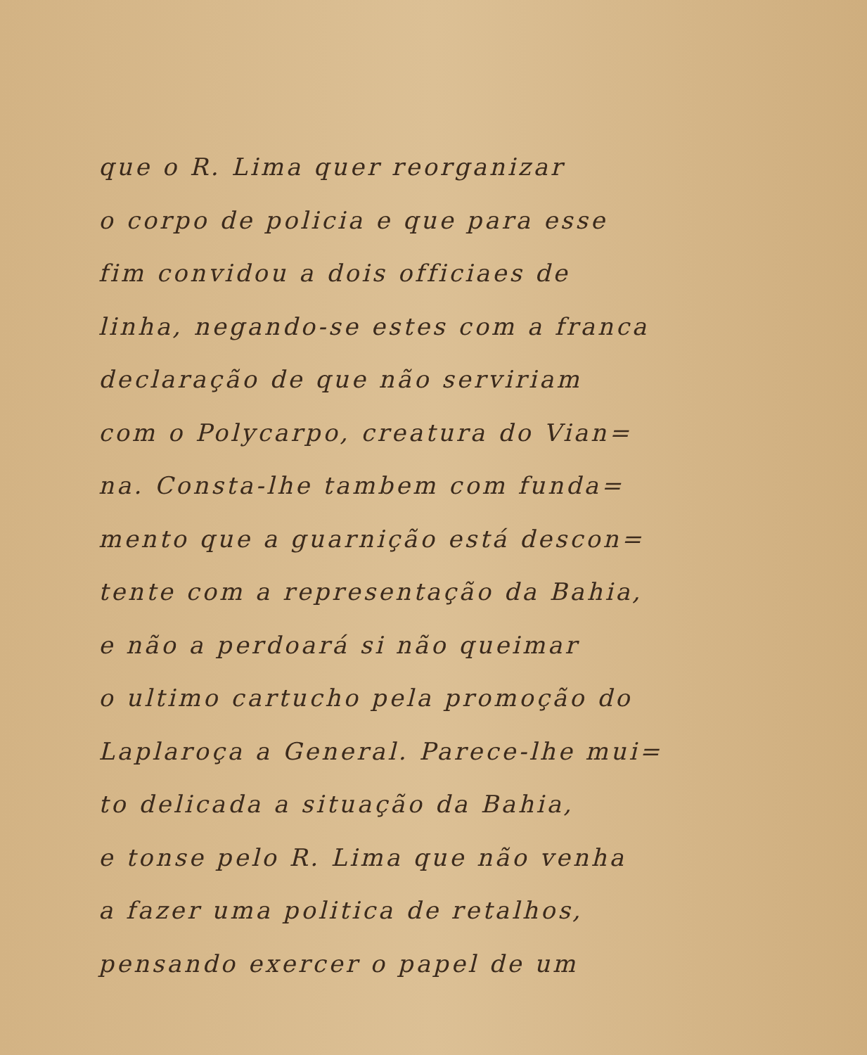que o R. Lima quer reorganizar
o corpo de policia e que para esse
fim convidou a dois officiaes de
linha, negando-se estes com a franca
declaração de que não serviriam
com o Polycarpo, creatura do Vian=
na. Consta-lhe tambem com funda=
mento que a guarnição está descon=
tente com a representação da Bahia,
e não a perdoará si não queimar
o ultimo cartucho pela promoção do
Laplaroça a General. Parece-lhe mui=
to delicada a situação da Bahia,
e tonse pelo R. Lima que não venha
a fazer uma politica de retalhos,
pensando exercer o papel de um